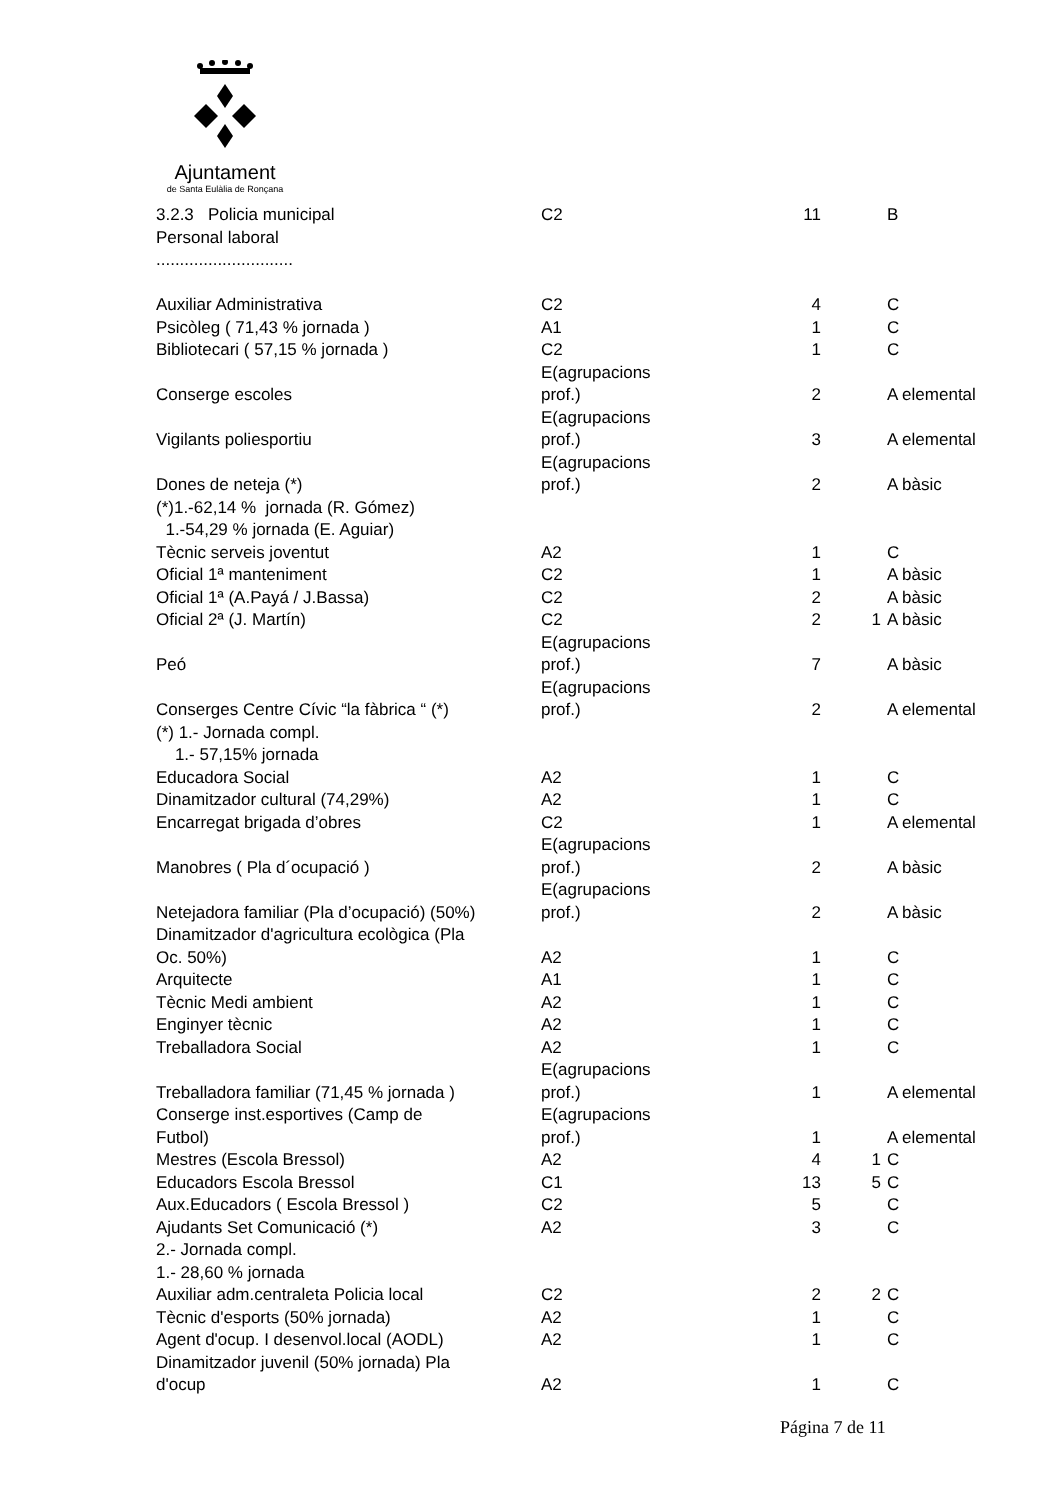Ajuntament
de Santa Eulàlia de Ronçana
| 3.2.3 Policia municipal | C2 | 11 | | B |
| Personal laboral | | | | |
| ............................. | | | | |
| Auxiliar Administrativa | C2 | 4 | | C |
| Psicòleg ( 71,43 % jornada ) | A1 | 1 | | C |
| Bibliotecari ( 57,15 % jornada ) | C2 | 1 | | C |
| Conserge escoles | E(agrupacions prof.) | 2 | | A elemental |
| Vigilants poliesportiu | E(agrupacions prof.) | 3 | | A elemental |
| Dones de neteja (*) | E(agrupacions prof.) | 2 | | A bàsic |
| (*)1.-62,14 % jornada (R. Gómez) | | | | |
| 1.-54,29 % jornada (E. Aguiar) | | | | |
| Tècnic serveis joventut | A2 | 1 | | C |
| Oficial 1ª manteniment | C2 | 1 | | A bàsic |
| Oficial 1ª (A.Payá / J.Bassa) | C2 | 2 | | A bàsic |
| Oficial 2ª (J. Martín) | C2 | 2 | 1 | A bàsic |
| Peó | E(agrupacions prof.) | 7 | | A bàsic |
| Conserges Centre Cívic “la fàbrica “ (*) | E(agrupacions prof.) | 2 | | A elemental |
| (*) 1.- Jornada compl. | | | | |
| 1.- 57,15% jornada | | | | |
| Educadora Social | A2 | 1 | | C |
| Dinamitzador cultural (74,29%) | A2 | 1 | | C |
| Encarregat brigada d’obres | C2 | 1 | | A elemental |
| Manobres ( Pla d´ocupació ) | E(agrupacions prof.) | 2 | | A bàsic |
| Netejadora familiar (Pla d’ocupació) (50%) | E(agrupacions prof.) | 2 | | A bàsic |
| Dinamitzador d'agricultura ecològica (Pla Oc. 50%) | A2 | 1 | | C |
| Arquitecte | A1 | 1 | | C |
| Tècnic Medi ambient | A2 | 1 | | C |
| Enginyer tècnic | A2 | 1 | | C |
| Treballadora Social | A2 | 1 | | C |
| Treballadora familiar (71,45 % jornada ) | E(agrupacions prof.) | 1 | | A elemental |
| Conserge inst.esportives (Camp de Futbol) | E(agrupacions prof.) | 1 | | A elemental |
| Mestres (Escola Bressol) | A2 | 4 | 1 | C |
| Educadors Escola Bressol | C1 | 13 | 5 | C |
| Aux.Educadors ( Escola Bressol ) | C2 | 5 | | C |
| Ajudants Set Comunicació (*) | A2 | 3 | | C |
| 2.- Jornada compl. | | | | |
| 1.- 28,60 % jornada | | | | |
| Auxiliar adm.centraleta Policia local | C2 | 2 | 2 | C |
| Tècnic d'esports (50% jornada) | A2 | 1 | | C |
| Agent d'ocup. I desenvol.local (AODL) | A2 | 1 | | C |
| Dinamitzador juvenil (50% jornada) Pla d'ocup | A2 | 1 | | C |
Página 7 de 11